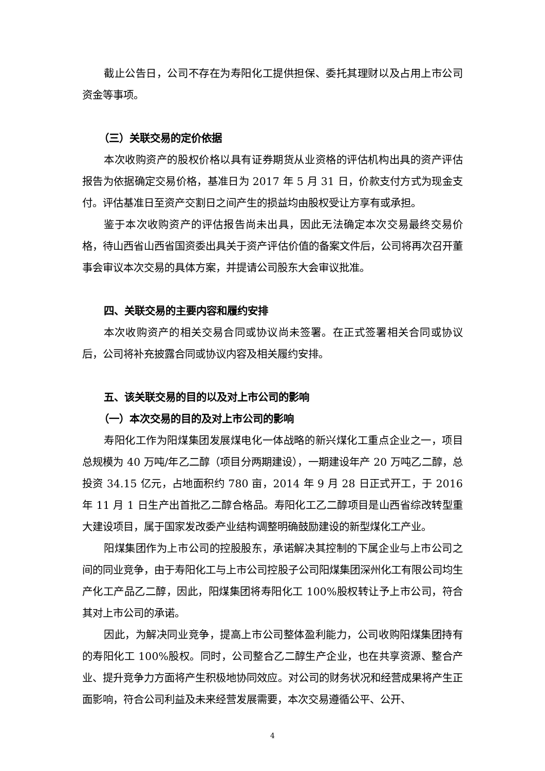截止公告日，公司不存在为寿阳化工提供担保、委托其理财以及占用上市公司资金等事项。
（三）关联交易的定价依据
本次收购资产的股权价格以具有证券期货从业资格的评估机构出具的资产评估报告为依据确定交易价格，基准日为 2017 年 5 月 31 日，价款支付方式为现金支付。评估基准日至资产交割日之间产生的损益均由股权受让方享有或承担。
鉴于本次收购资产的评估报告尚未出具，因此无法确定本次交易最终交易价格，待山西省山西省国资委出具关于资产评估价值的备案文件后，公司将再次召开董事会审议本次交易的具体方案，并提请公司股东大会审议批准。
四、关联交易的主要内容和履约安排
本次收购资产的相关交易合同或协议尚未签署。在正式签署相关合同或协议后，公司将补充披露合同或协议内容及相关履约安排。
五、该关联交易的目的以及对上市公司的影响
（一）本次交易的目的及对上市公司的影响
寿阳化工作为阳煤集团发展煤电化一体战略的新兴煤化工重点企业之一，项目总规模为 40 万吨/年乙二醇（项目分两期建设），一期建设年产 20 万吨乙二醇，总投资 34.15 亿元，占地面积约 780 亩，2014 年 9 月 28 日正式开工，于 2016 年 11 月 1 日生产出首批乙二醇合格品。寿阳化工乙二醇项目是山西省综改转型重大建设项目，属于国家发改委产业结构调整明确鼓励建设的新型煤化工产业。
阳煤集团作为上市公司的控股股东，承诺解决其控制的下属企业与上市公司之间的同业竞争，由于寿阳化工与上市公司控股子公司阳煤集团深州化工有限公司均生产化工产品乙二醇，因此，阳煤集团将寿阳化工 100%股权转让予上市公司，符合其对上市公司的承诺。
因此，为解决同业竞争，提高上市公司整体盈利能力，公司收购阳煤集团持有的寿阳化工 100%股权。同时，公司整合乙二醇生产企业，也在共享资源、整合产业、提升竞争力方面将产生积极地协同效应。对公司的财务状况和经营成果将产生正面影响，符合公司利益及未来经营发展需要，本次交易遵循公平、公开、
4